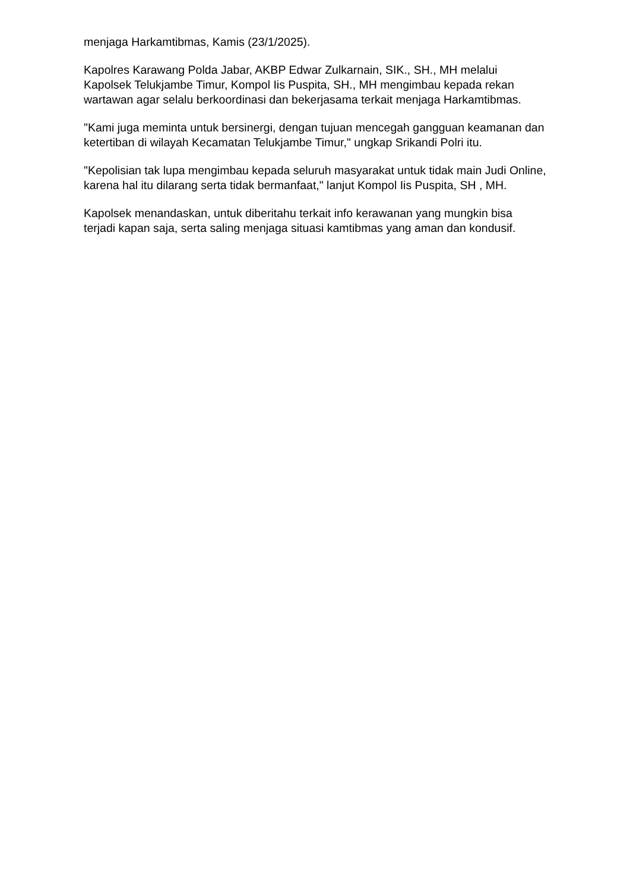menjaga Harkamtibmas, Kamis (23/1/2025).
Kapolres Karawang Polda Jabar, AKBP Edwar Zulkarnain, SIK., SH., MH melalui Kapolsek Telukjambe Timur, Kompol Iis Puspita, SH., MH mengimbau kepada rekan wartawan agar selalu berkoordinasi dan bekerjasama terkait menjaga Harkamtibmas.
"Kami juga meminta untuk bersinergi, dengan tujuan mencegah gangguan keamanan dan ketertiban di wilayah Kecamatan Telukjambe Timur," ungkap Srikandi Polri itu.
"Kepolisian tak lupa mengimbau kepada seluruh masyarakat untuk tidak main Judi Online, karena hal itu dilarang serta tidak bermanfaat," lanjut Kompol Iis Puspita, SH , MH.
Kapolsek menandaskan, untuk diberitahu terkait info kerawanan yang mungkin bisa terjadi kapan saja, serta saling menjaga situasi kamtibmas yang aman dan kondusif.